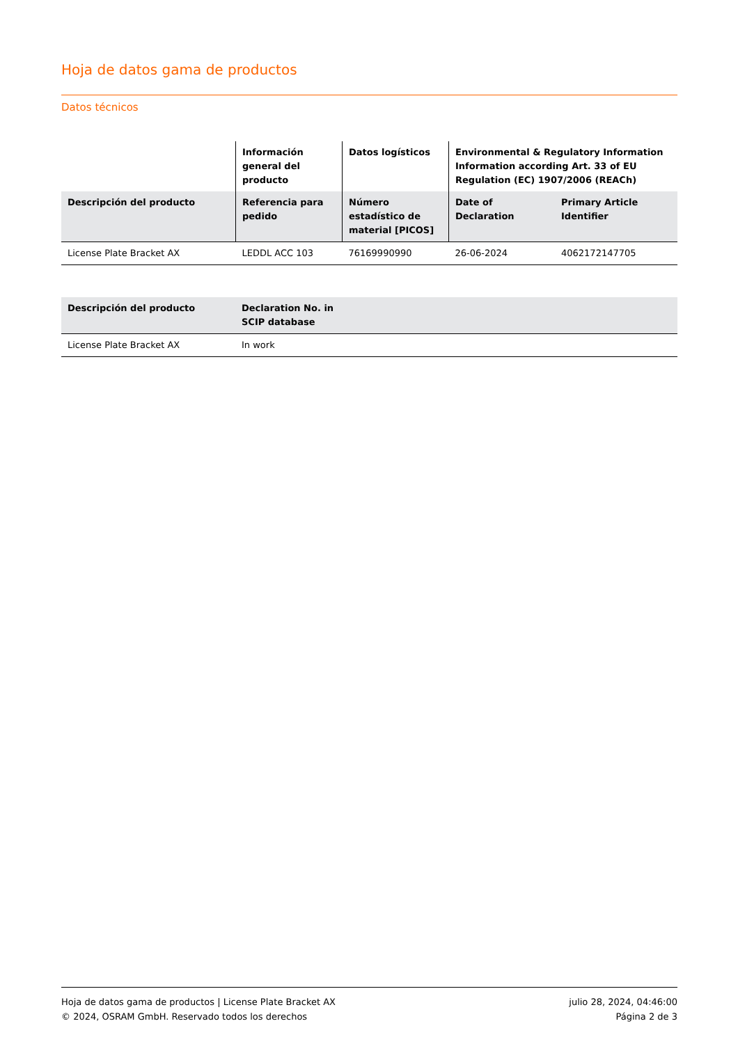Hoja de datos gama de productos
Datos técnicos
| | Información general del producto | Datos logísticos | Environmental & Regulatory Information Information according Art. 33 of EU Regulation (EC) 1907/2006 (REACh) | |
| --- | --- | --- | --- | --- |
| Descripción del producto | Referencia para pedido | Número estadístico de material [PICOS] | Date of Declaration | Primary Article Identifier |
| License Plate Bracket AX | LEDDL ACC 103 | 76169990990 | 26-06-2024 | 4062172147705 |
| Descripción del producto | Declaration No. in SCIP database | |
| --- | --- | --- |
| License Plate Bracket AX | In work | |
Hoja de datos gama de productos | License Plate Bracket AX
© 2024, OSRAM GmbH. Reservado todos los derechos
julio 28, 2024, 04:46:00
Página 2 de 3